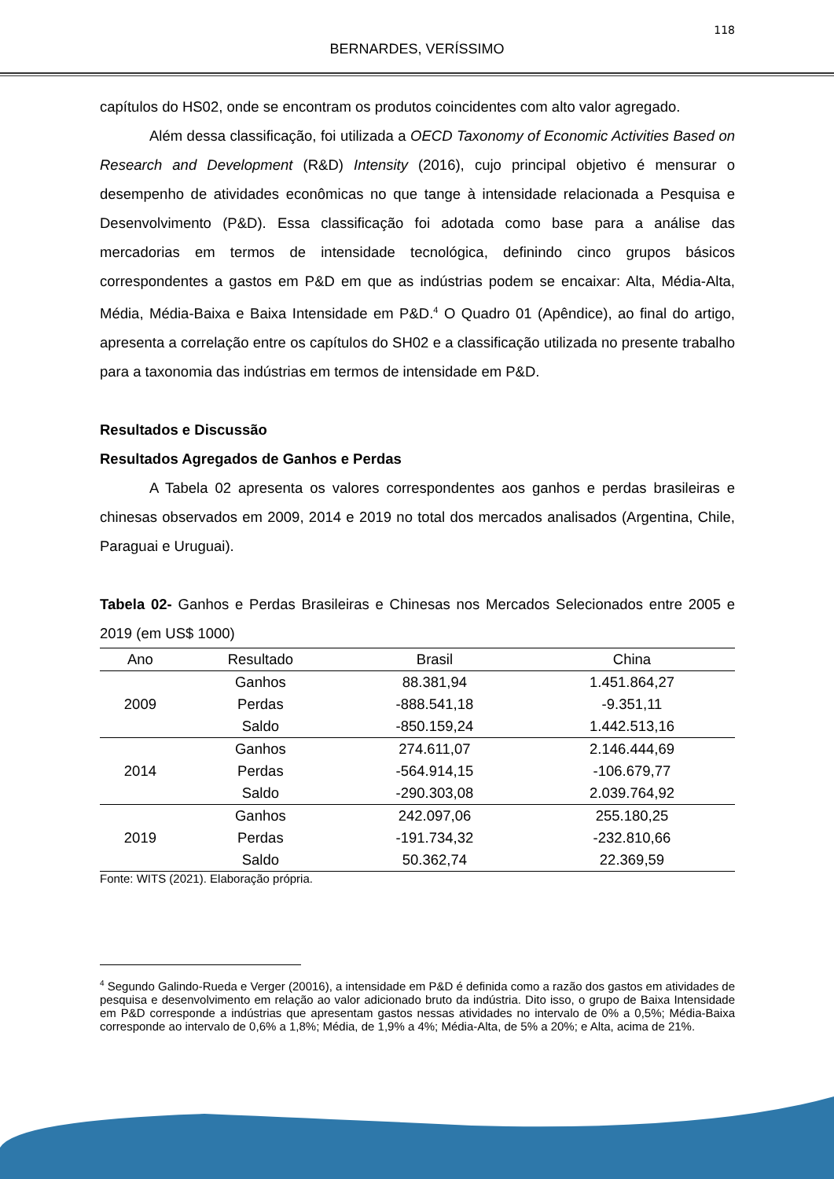118
BERNARDES, VERÍSSIMO
capítulos do HS02, onde se encontram os produtos coincidentes com alto valor agregado.
Além dessa classificação, foi utilizada a OECD Taxonomy of Economic Activities Based on Research and Development (R&D) Intensity (2016), cujo principal objetivo é mensurar o desempenho de atividades econômicas no que tange à intensidade relacionada a Pesquisa e Desenvolvimento (P&D). Essa classificação foi adotada como base para a análise das mercadorias em termos de intensidade tecnológica, definindo cinco grupos básicos correspondentes a gastos em P&D em que as indústrias podem se encaixar: Alta, Média-Alta, Média, Média-Baixa e Baixa Intensidade em P&D.<sup>4</sup> O Quadro 01 (Apêndice), ao final do artigo, apresenta a correlação entre os capítulos do SH02 e a classificação utilizada no presente trabalho para a taxonomia das indústrias em termos de intensidade em P&D.
Resultados e Discussão
Resultados Agregados de Ganhos e Perdas
A Tabela 02 apresenta os valores correspondentes aos ganhos e perdas brasileiras e chinesas observados em 2009, 2014 e 2019 no total dos mercados analisados (Argentina, Chile, Paraguai e Uruguai).
Tabela 02- Ganhos e Perdas Brasileiras e Chinesas nos Mercados Selecionados entre 2005 e 2019 (em US$ 1000)
| Ano | Resultado | Brasil | China |
| --- | --- | --- | --- |
| 2009 | Ganhos | 88.381,94 | 1.451.864,27 |
| | Perdas | -888.541,18 | -9.351,11 |
| | Saldo | -850.159,24 | 1.442.513,16 |
| 2014 | Ganhos | 274.611,07 | 2.146.444,69 |
| | Perdas | -564.914,15 | -106.679,77 |
| | Saldo | -290.303,08 | 2.039.764,92 |
| 2019 | Ganhos | 242.097,06 | 255.180,25 |
| | Perdas | -191.734,32 | -232.810,66 |
| | Saldo | 50.362,74 | 22.369,59 |
Fonte: WITS (2021). Elaboração própria.
<sup>4</sup> Segundo Galindo-Rueda e Verger (20016), a intensidade em P&D é definida como a razão dos gastos em atividades de pesquisa e desenvolvimento em relação ao valor adicionado bruto da indústria. Dito isso, o grupo de Baixa Intensidade em P&D corresponde a indústrias que apresentam gastos nessas atividades no intervalo de 0% a 0,5%; Média-Baixa corresponde ao intervalo de 0,6% a 1,8%; Média, de 1,9% a 4%; Média-Alta, de 5% a 20%; e Alta, acima de 21%.